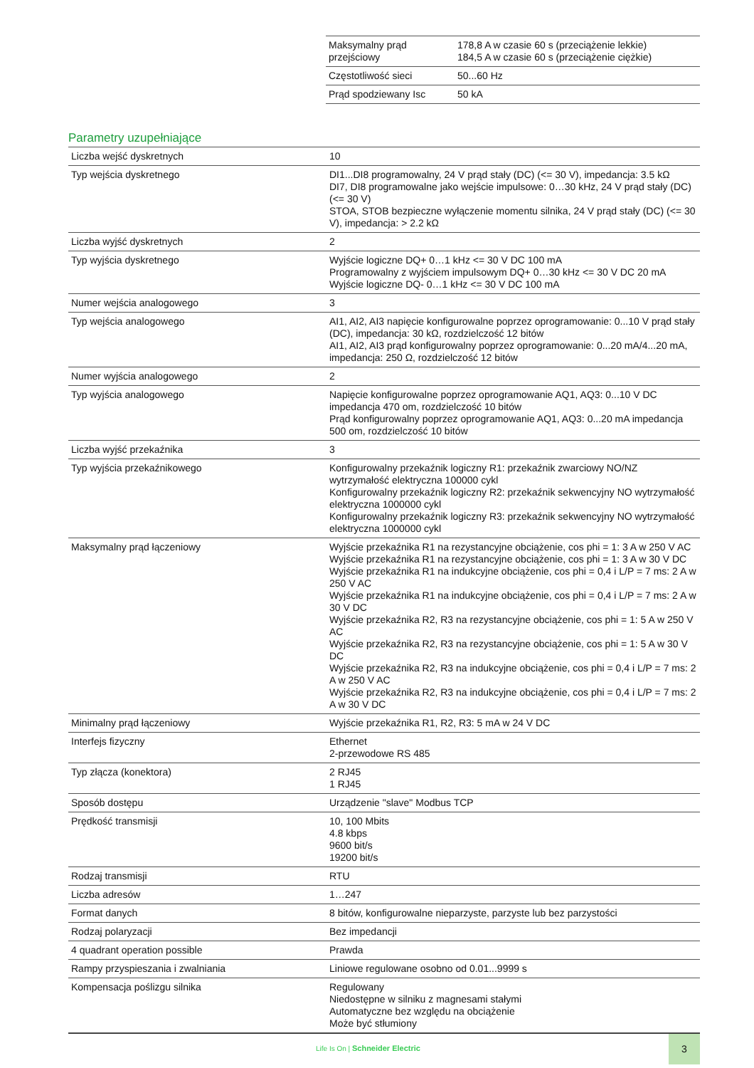| Maksymalny prąd przejściowy | 178,8 A w czasie 60 s (przeciążenie lekkie) 184,5 A w czasie 60 s (przeciążenie ciężkie) |
| Częstotliwość sieci | 50...60 Hz |
| Prąd spodziewany Isc | 50 kA |
Parametry uzupełniające
| Liczba wejść dyskretnych | 10 |
| Typ wejścia dyskretnego | DI1...DI8 programowalny, 24 V prąd stały (DC) (<= 30 V), impedancja: 3.5 kΩ DI7, DI8 programowalne jako wejście impulsowe: 0…30 kHz, 24 V prąd stały (DC) (<= 30 V) STOA, STOB bezpieczne wyłączenie momentu silnika, 24 V prąd stały (DC) (<= 30 V), impedancja: > 2.2 kΩ |
| Liczba wyjść dyskretnych | 2 |
| Typ wyjścia dyskretnego | Wyjście logiczne DQ+ 0…1 kHz <= 30 V DC 100 mA Programowalny z wyjściem impulsowym DQ+ 0…30 kHz <= 30 V DC 20 mA Wyjście logiczne DQ- 0…1 kHz <= 30 V DC 100 mA |
| Numer wejścia analogowego | 3 |
| Typ wejścia analogowego | AI1, AI2, AI3 napięcie konfigurowalne poprzez oprogramowanie: 0...10 V prąd stały (DC), impedancja: 30 kΩ, rozdzielczość 12 bitów AI1, AI2, AI3 prąd konfigurowalny poprzez oprogramowanie: 0...20 mA/4...20 mA, impedancja: 250 Ω, rozdzielczość 12 bitów |
| Numer wyjścia analogowego | 2 |
| Typ wyjścia analogowego | Napięcie konfigurowalne poprzez oprogramowanie AQ1, AQ3: 0...10 V DC impedancja 470 om, rozdzielczość 10 bitów Prąd konfigurowalny poprzez oprogramowanie AQ1, AQ3: 0...20 mA impedancja 500 om, rozdzielczość 10 bitów |
| Liczba wyjść przekaźnika | 3 |
| Typ wyjścia przekaźnikowego | Konfigurowalny przekaźnik logiczny R1: przekaźnik zwarciowy NO/NZ wytrzymałość elektryczna 100000 cykl Konfigurowalny przekaźnik logiczny R2: przekaźnik sekwencyjny NO wytrzymałość elektryczna 1000000 cykl Konfigurowalny przekaźnik logiczny R3: przekaźnik sekwencyjny NO wytrzymałość elektryczna 1000000 cykl |
| Maksymalny prąd łączeniowy | Wyjście przekaźnika R1 na rezystancyjne obciążenie, cos phi = 1: 3 A w 250 V AC Wyjście przekaźnika R1 na rezystancyjne obciążenie, cos phi = 1: 3 A w 30 V DC Wyjście przekaźnika R1 na indukcyjne obciążenie, cos phi = 0,4 i L/P = 7 ms: 2 A w 250 V AC Wyjście przekaźnika R1 na indukcyjne obciążenie, cos phi = 0,4 i L/P = 7 ms: 2 A w 30 V DC Wyjście przekaźnika R2, R3 na rezystancyjne obciążenie, cos phi = 1: 5 A w 250 V AC Wyjście przekaźnika R2, R3 na rezystancyjne obciążenie, cos phi = 1: 5 A w 30 V DC Wyjście przekaźnika R2, R3 na indukcyjne obciążenie, cos phi = 0,4 i L/P = 7 ms: 2 A w 250 V AC Wyjście przekaźnika R2, R3 na indukcyjne obciążenie, cos phi = 0,4 i L/P = 7 ms: 2 A w 30 V DC |
| Minimalny prąd łączeniowy | Wyjście przekaźnika R1, R2, R3: 5 mA w 24 V DC |
| Interfejs fizyczny | Ethernet 2-przewodowe RS 485 |
| Typ złącza (konektora) | 2 RJ45 1 RJ45 |
| Sposób dostępu | Urządzenie "slave" Modbus TCP |
| Prędkość transmisji | 10, 100 Mbits 4.8 kbps 9600 bit/s 19200 bit/s |
| Rodzaj transmisji | RTU |
| Liczba adresów | 1…247 |
| Format danych | 8 bitów, konfigurowalne nieparzyste, parzyste lub bez parzystości |
| Rodzaj polaryzacji | Bez impedancji |
| 4 quadrant operation possible | Prawda |
| Rampy przyspieszania i zwalniania | Liniowe regulowane osobno od 0.01...9999 s |
| Kompensacja poślizgu silnika | Regulowany Niedostępne w silniku z magnesami stałymi Automatyczne bez względu na obciążenie Może być stłumiony |
Life Is On | Schneider Electric
3